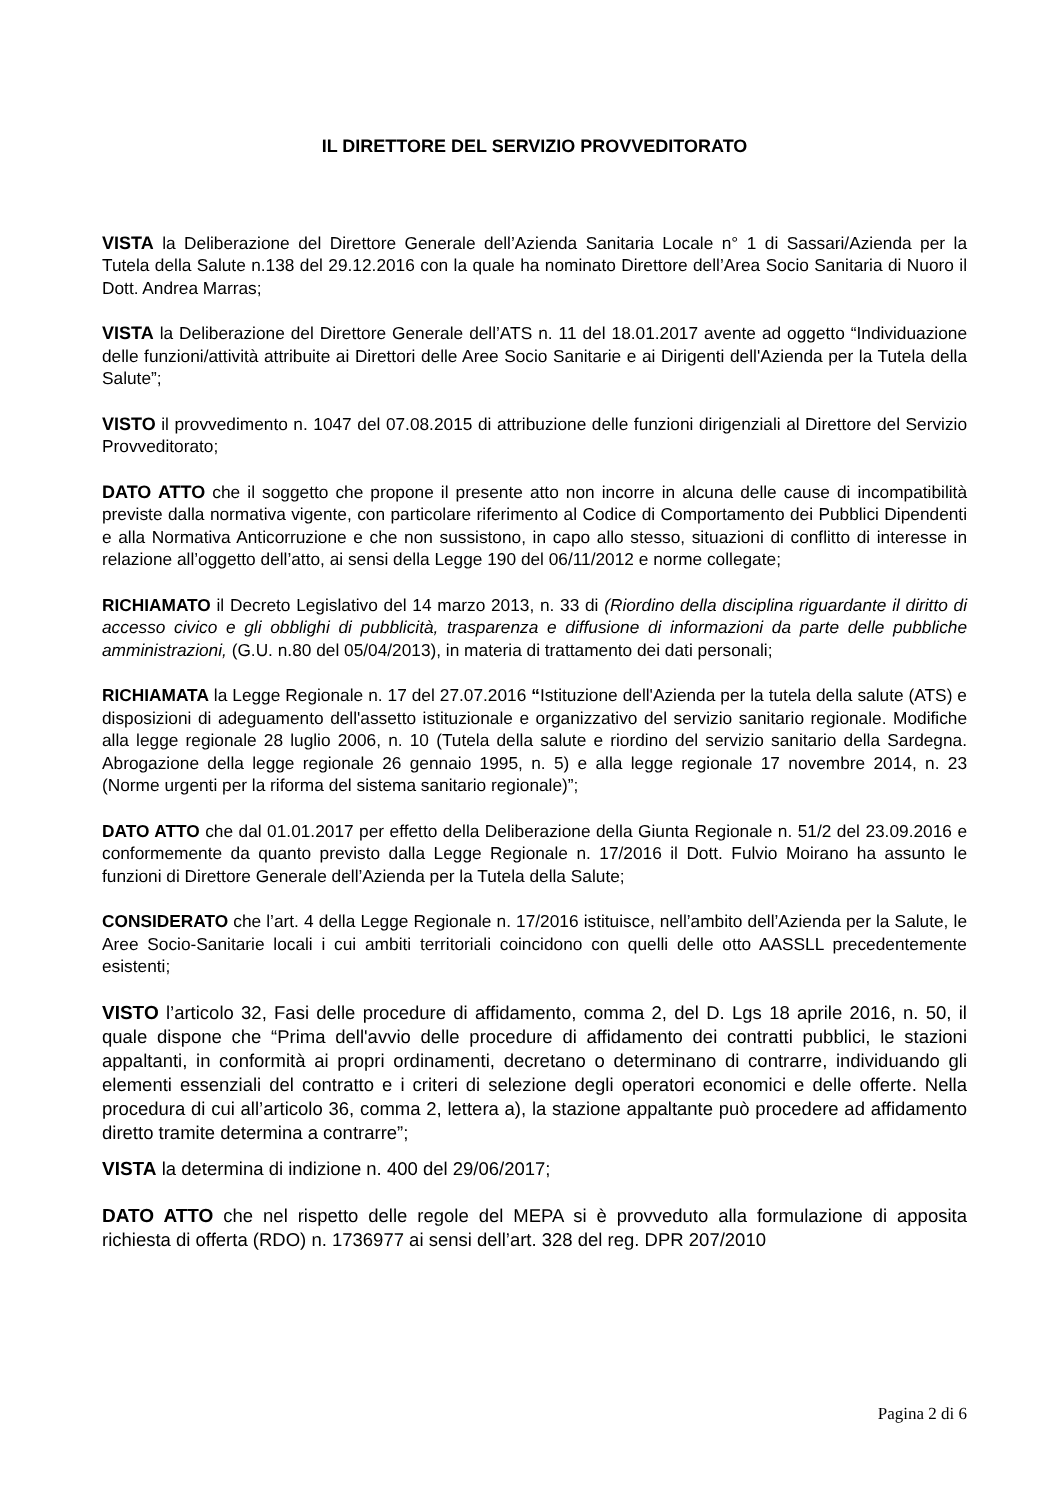IL DIRETTORE DEL SERVIZIO PROVVEDITORATO
VISTA la Deliberazione del Direttore Generale dell’Azienda Sanitaria Locale n° 1 di Sassari/Azienda per la Tutela della Salute n.138 del 29.12.2016 con la quale ha nominato Direttore dell’Area Socio Sanitaria di Nuoro il Dott. Andrea Marras;
VISTA la Deliberazione del Direttore Generale dell’ATS n. 11 del 18.01.2017 avente ad oggetto “Individuazione delle funzioni/attività attribuite ai Direttori delle Aree Socio Sanitarie e ai Dirigenti dell'Azienda per la Tutela della Salute”;
VISTO il provvedimento n. 1047 del 07.08.2015 di attribuzione delle funzioni dirigenziali al Direttore del Servizio Provveditorato;
DATO ATTO che il soggetto che propone il presente atto non incorre in alcuna delle cause di incompatibilità previste dalla normativa vigente, con particolare riferimento al Codice di Comportamento dei Pubblici Dipendenti e alla Normativa Anticorruzione e che non sussistono, in capo allo stesso, situazioni di conflitto di interesse in relazione all’oggetto dell’atto, ai sensi della Legge 190 del 06/11/2012 e norme collegate;
RICHIAMATO il Decreto Legislativo del 14 marzo 2013, n. 33 di (Riordino della disciplina riguardante il diritto di accesso civico e gli obblighi di pubblicità, trasparenza e diffusione di informazioni da parte delle pubbliche amministrazioni, (G.U. n.80 del 05/04/2013), in materia di trattamento dei dati personali;
RICHIAMATA la Legge Regionale n. 17 del 27.07.2016 “Istituzione dell'Azienda per la tutela della salute (ATS) e disposizioni di adeguamento dell'assetto istituzionale e organizzativo del servizio sanitario regionale. Modifiche alla legge regionale 28 luglio 2006, n. 10 (Tutela della salute e riordino del servizio sanitario della Sardegna. Abrogazione della legge regionale 26 gennaio 1995, n. 5) e alla legge regionale 17 novembre 2014, n. 23 (Norme urgenti per la riforma del sistema sanitario regionale)”;
DATO ATTO che dal 01.01.2017 per effetto della Deliberazione della Giunta Regionale n. 51/2 del 23.09.2016 e conformemente da quanto previsto dalla Legge Regionale n. 17/2016 il Dott. Fulvio Moirano ha assunto le funzioni di Direttore Generale dell’Azienda per la Tutela della Salute;
CONSIDERATO che l’art. 4 della Legge Regionale n. 17/2016 istituisce, nell’ambito dell’Azienda per la Salute, le Aree Socio-Sanitarie locali i cui ambiti territoriali coincidono con quelli delle otto AASSLL precedentemente esistenti;
VISTO l’articolo 32, Fasi delle procedure di affidamento, comma 2, del D. Lgs 18 aprile 2016, n. 50, il quale dispone che “Prima dell'avvio delle procedure di affidamento dei contratti pubblici, le stazioni appaltanti, in conformità ai propri ordinamenti, decretano o determinano di contrarre, individuando gli elementi essenziali del contratto e i criteri di selezione degli operatori economici e delle offerte. Nella procedura di cui all’articolo 36, comma 2, lettera a), la stazione appaltante può procedere ad affidamento diretto tramite determina a contrarre”;
VISTA la determina di indizione n. 400 del 29/06/2017;
DATO ATTO che nel rispetto delle regole del MEPA si è provveduto alla formulazione di apposita richiesta di offerta (RDO) n. 1736977 ai sensi dell’art. 328 del reg. DPR 207/2010
Pagina 2 di 6